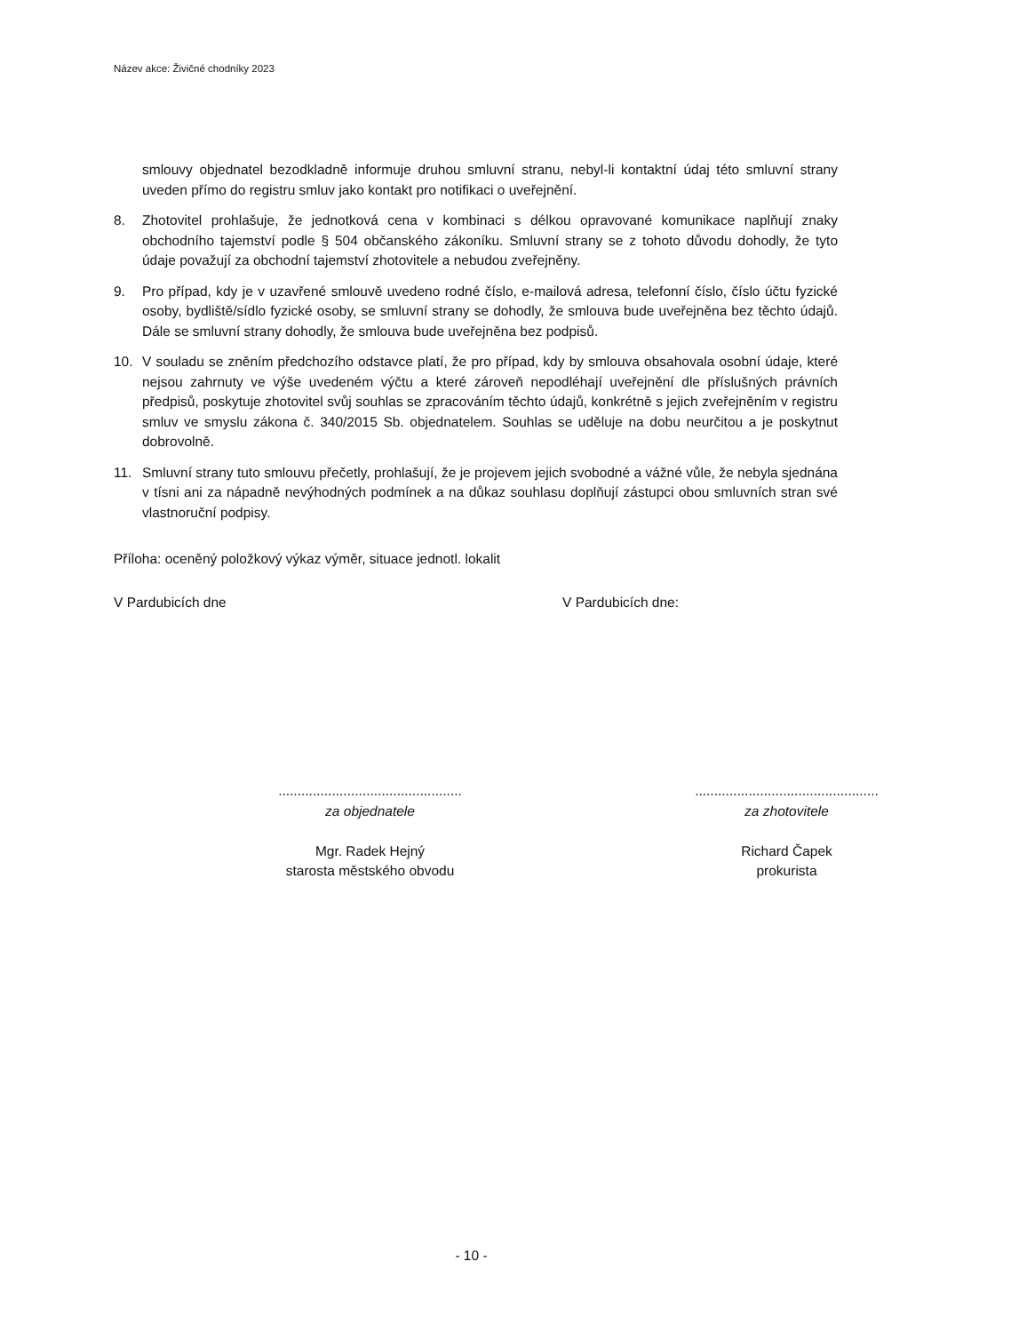Název akce: Živičné chodníky 2023
smlouvy objednatel bezodkladně informuje druhou smluvní stranu, nebyl-li kontaktní údaj této smluvní strany uveden přímo do registru smluv jako kontakt pro notifikaci o uveřejnění.
8. Zhotovitel prohlašuje, že jednotková cena v kombinaci s délkou opravované komunikace naplňují znaky obchodního tajemství podle § 504 občanského zákoníku. Smluvní strany se z tohoto důvodu dohodly, že tyto údaje považují za obchodní tajemství zhotovitele a nebudou zveřejněny.
9. Pro případ, kdy je v uzavřené smlouvě uvedeno rodné číslo, e-mailová adresa, telefonní číslo, číslo účtu fyzické osoby, bydliště/sídlo fyzické osoby, se smluvní strany se dohodly, že smlouva bude uveřejněna bez těchto údajů. Dále se smluvní strany dohodly, že smlouva bude uveřejněna bez podpisů.
10. V souladu se zněním předchozího odstavce platí, že pro případ, kdy by smlouva obsahovala osobní údaje, které nejsou zahrnuty ve výše uvedeném výčtu a které zároveň nepodléhají uveřejnění dle příslušných právních předpisů, poskytuje zhotovitel svůj souhlas se zpracováním těchto údajů, konkrétně s jejich zveřejněním v registru smluv ve smyslu zákona č. 340/2015 Sb. objednatelem. Souhlas se uděluje na dobu neurčitou a je poskytnut dobrovolně.
11. Smluvní strany tuto smlouvu přečetly, prohlašují, že je projevem jejich svobodné a vážné vůle, že nebyla sjednána v tísni ani za nápadně nevýhodných podmínek a na důkaz souhlasu doplňují zástupci obou smluvních stran své vlastnoruční podpisy.
Příloha: oceněný položkový výkaz výměr, situace jednotl. lokalit
V Pardubicích dne V Pardubicích dne:
................................................
za objednatele
Mgr. Radek Hejný
starosta městského obvodu
................................................
za zhotovitele
Richard Čapek
prokurista
- 10 -